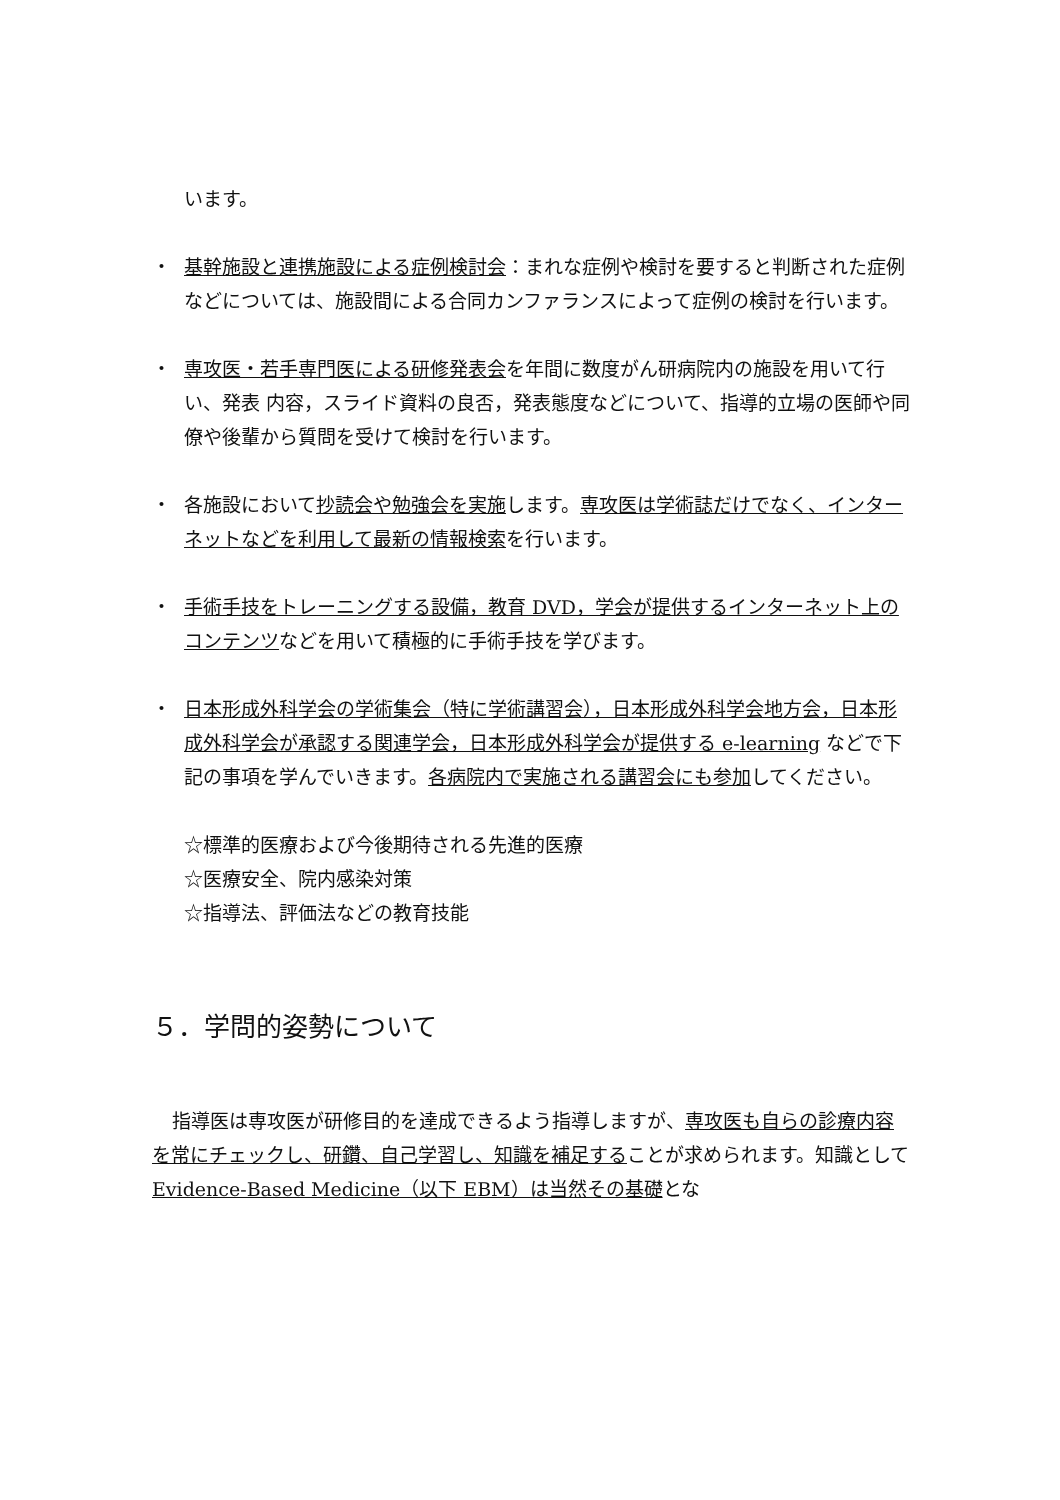います。
・ 基幹施設と連携施設による症例検討会：まれな症例や検討を要すると判断された症例などについては、施設間による合同カンファランスによって症例の検討を行います。
・ 専攻医・若手専門医による研修発表会を年間に数度がん研病院内の施設を用いて行い、発表 内容，スライド資料の良否，発表態度などについて、指導的立場の医師や同僚や後輩から質問を受けて検討を行います。
・ 各施設において抄読会や勉強会を実施します。専攻医は学術誌だけでなく、インターネットなどを利用して最新の情報検索を行います。
・ 手術手技をトレーニングする設備，教育 DVD，学会が提供するインターネット上のコンテンツなどを用いて積極的に手術手技を学びます。
・ 日本形成外科学会の学術集会（特に学術講習会），日本形成外科学会地方会，日本形成外科学会が承認する関連学会，日本形成外科学会が提供する e-learning などで下記の事項を学んでいきます。各病院内で実施される講習会にも参加してください。
☆標準的医療および今後期待される先進的医療
☆医療安全、院内感染対策
☆指導法、評価法などの教育技能
５．学問的姿勢について
指導医は専攻医が研修目的を達成できるよう指導しますが、専攻医も自らの診療内容を常にチェックし、研鑽、自己学習し、知識を補足することが求められます。知識として Evidence-Based Medicine（以下 EBM）は当然その基礎とな